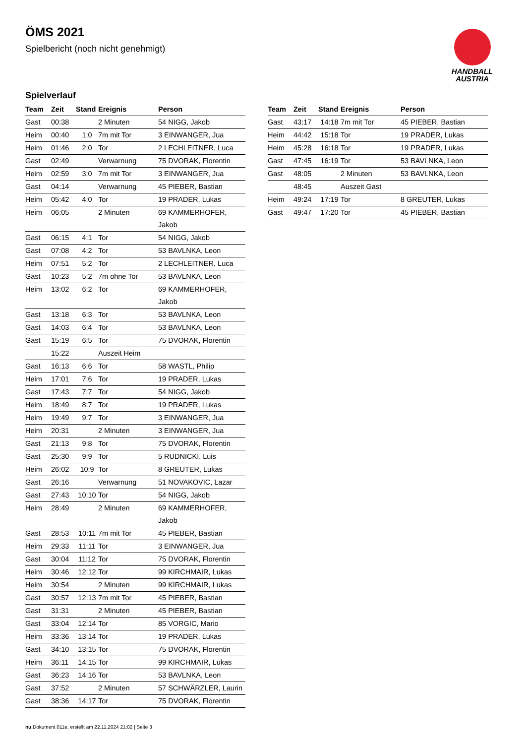ÖMS 2021
Spielbericht (noch nicht genehmigt)
HANDBALL
AUSTRIA
Spielverlauf
| Team | Zeit | Stand | Ereignis | Person |
| --- | --- | --- | --- | --- |
| Gast | 00:38 | | 2 Minuten | 54 NIGG, Jakob |
| Heim | 00:40 | 1:0 | 7m mit Tor | 3 EINWANGER, Jua |
| Heim | 01:46 | 2:0 | Tor | 2 LECHLEITNER, Luca |
| Gast | 02:49 | | Verwarnung | 75 DVORAK, Florentin |
| Heim | 02:59 | 3:0 | 7m mit Tor | 3 EINWANGER, Jua |
| Gast | 04:14 | | Verwarnung | 45 PIEBER, Bastian |
| Heim | 05:42 | 4:0 | Tor | 19 PRADER, Lukas |
| Heim | 06:05 | | 2 Minuten | 69 KAMMERHOFER, Jakob |
| Gast | 06:15 | 4:1 | Tor | 54 NIGG, Jakob |
| Gast | 07:08 | 4:2 | Tor | 53 BAVLNKA, Leon |
| Heim | 07:51 | 5:2 | Tor | 2 LECHLEITNER, Luca |
| Gast | 10:23 | 5:2 | 7m ohne Tor | 53 BAVLNKA, Leon |
| Heim | 13:02 | 6:2 | Tor | 69 KAMMERHOFER, Jakob |
| Gast | 13:18 | 6:3 | Tor | 53 BAVLNKA, Leon |
| Gast | 14:03 | 6:4 | Tor | 53 BAVLNKA, Leon |
| Gast | 15:19 | 6:5 | Tor | 75 DVORAK, Florentin |
| | 15:22 | | Auszeit Heim | |
| Gast | 16:13 | 6:6 | Tor | 58 WASTL, Philip |
| Heim | 17:01 | 7:6 | Tor | 19 PRADER, Lukas |
| Gast | 17:43 | 7:7 | Tor | 54 NIGG, Jakob |
| Heim | 18:49 | 8:7 | Tor | 19 PRADER, Lukas |
| Heim | 19:49 | 9:7 | Tor | 3 EINWANGER, Jua |
| Heim | 20:31 | | 2 Minuten | 3 EINWANGER, Jua |
| Gast | 21:13 | 9:8 | Tor | 75 DVORAK, Florentin |
| Gast | 25:30 | 9:9 | Tor | 5 RUDNICKI, Luis |
| Heim | 26:02 | 10:9 | Tor | 8 GREUTER, Lukas |
| Gast | 26:16 | | Verwarnung | 51 NOVAKOVIC, Lazar |
| Gast | 27:43 | 10:10 | Tor | 54 NIGG, Jakob |
| Heim | 28:49 | | 2 Minuten | 69 KAMMERHOFER, Jakob |
| Gast | 28:53 | 10:11 | 7m mit Tor | 45 PIEBER, Bastian |
| Heim | 29:33 | 11:11 | Tor | 3 EINWANGER, Jua |
| Gast | 30:04 | 11:12 | Tor | 75 DVORAK, Florentin |
| Heim | 30:46 | 12:12 | Tor | 99 KIRCHMAIR, Lukas |
| Heim | 30:54 | | 2 Minuten | 99 KIRCHMAIR, Lukas |
| Gast | 30:57 | 12:13 | 7m mit Tor | 45 PIEBER, Bastian |
| Gast | 31:31 | | 2 Minuten | 45 PIEBER, Bastian |
| Gast | 33:04 | 12:14 | Tor | 85 VORGIC, Mario |
| Heim | 33:36 | 13:14 | Tor | 19 PRADER, Lukas |
| Gast | 34:10 | 13:15 | Tor | 75 DVORAK, Florentin |
| Heim | 36:11 | 14:15 | Tor | 99 KIRCHMAIR, Lukas |
| Gast | 36:23 | 14:16 | Tor | 53 BAVLNKA, Leon |
| Gast | 37:52 | | 2 Minuten | 57 SCHWÄRZLER, Laurin |
| Gast | 38:36 | 14:17 | Tor | 75 DVORAK, Florentin |
| Team | Zeit | Stand | Ereignis | Person |
| --- | --- | --- | --- | --- |
| Gast | 43:17 | 14:18 | 7m mit Tor | 45 PIEBER, Bastian |
| Heim | 44:42 | 15:18 | Tor | 19 PRADER, Lukas |
| Heim | 45:28 | 16:18 | Tor | 19 PRADER, Lukas |
| Gast | 47:45 | 16:19 | Tor | 53 BAVLNKA, Leon |
| Gast | 48:05 | | 2 Minuten | 53 BAVLNKA, Leon |
| | 48:45 | | Auszeit Gast | |
| Heim | 49:24 | 17:19 | Tor | 8 GREUTER, Lukas |
| Gast | 49:47 | 17:20 | Tor | 45 PIEBER, Bastian |
nu.Dokument 011e, erstellt am 22.11.2024 21:02 | Seite 3